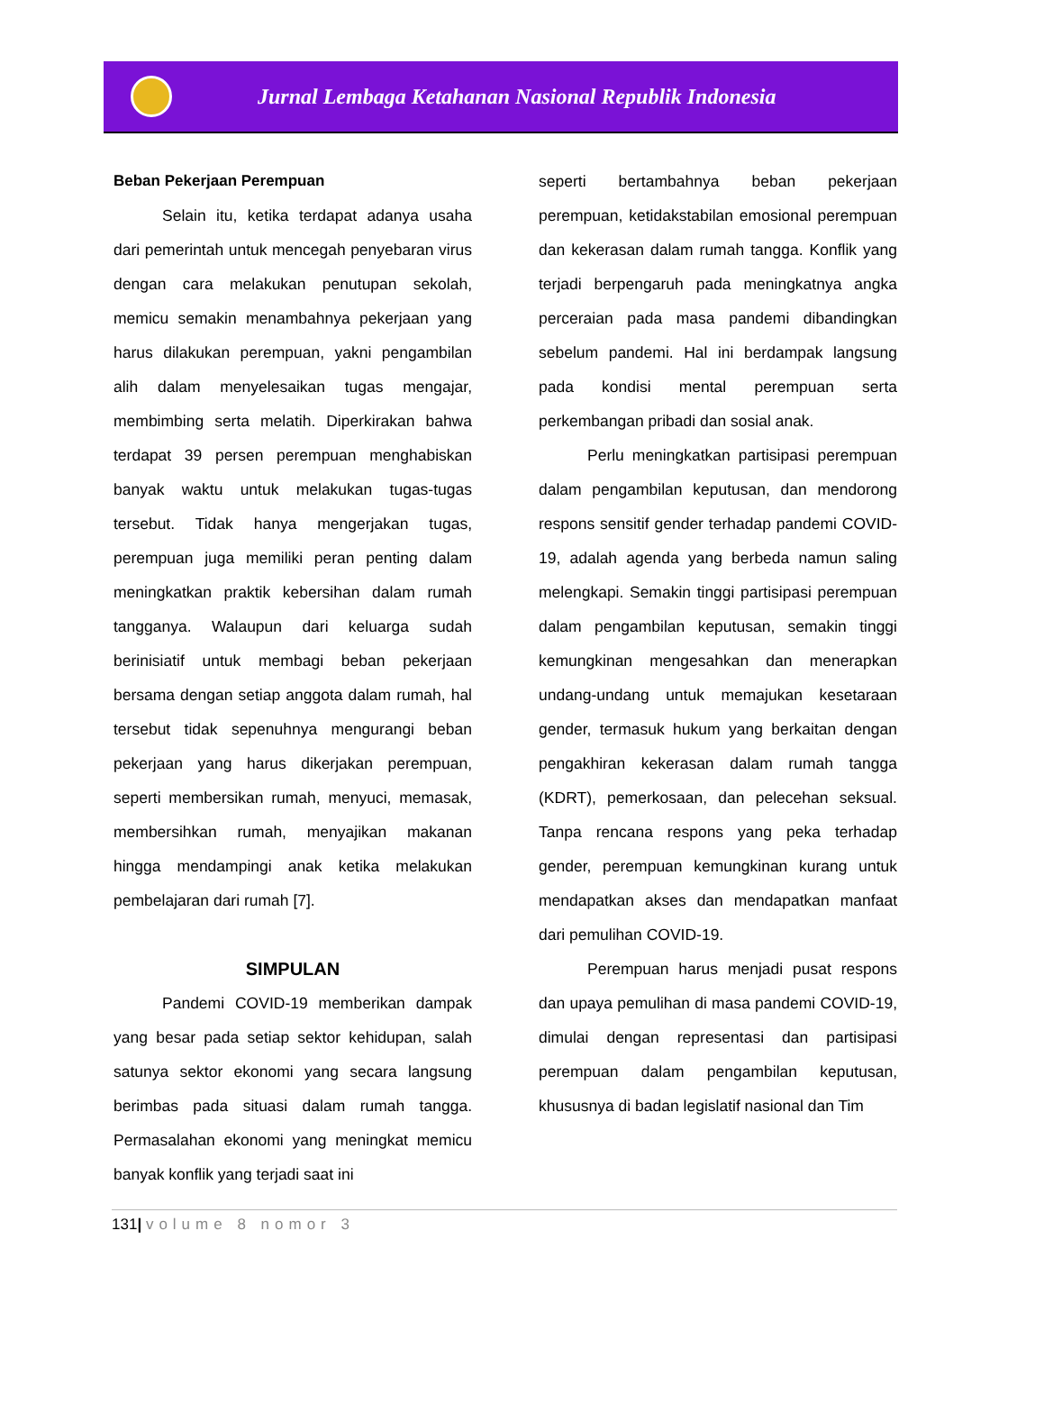Jurnal Lembaga Ketahanan Nasional Republik Indonesia
Beban Pekerjaan Perempuan
Selain itu, ketika terdapat adanya usaha dari pemerintah untuk mencegah penyebaran virus dengan cara melakukan penutupan sekolah, memicu semakin menambahnya pekerjaan yang harus dilakukan perempuan, yakni pengambilan alih dalam menyelesaikan tugas mengajar, membimbing serta melatih. Diperkirakan bahwa terdapat 39 persen perempuan menghabiskan banyak waktu untuk melakukan tugas-tugas tersebut. Tidak hanya mengerjakan tugas, perempuan juga memiliki peran penting dalam meningkatkan praktik kebersihan dalam rumah tangganya. Walaupun dari keluarga sudah berinisiatif untuk membagi beban pekerjaan bersama dengan setiap anggota dalam rumah, hal tersebut tidak sepenuhnya mengurangi beban pekerjaan yang harus dikerjakan perempuan, seperti membersikan rumah, menyuci, memasak, membersihkan rumah, menyajikan makanan hingga mendampingi anak ketika melakukan pembelajaran dari rumah [7].
SIMPULAN
Pandemi COVID-19 memberikan dampak yang besar pada setiap sektor kehidupan, salah satunya sektor ekonomi yang secara langsung berimbas pada situasi dalam rumah tangga. Permasalahan ekonomi yang meningkat memicu banyak konflik yang terjadi saat ini
seperti bertambahnya beban pekerjaan perempuan, ketidakstabilan emosional perempuan dan kekerasan dalam rumah tangga. Konflik yang terjadi berpengaruh pada meningkatnya angka perceraian pada masa pandemi dibandingkan sebelum pandemi. Hal ini berdampak langsung pada kondisi mental perempuan serta perkembangan pribadi dan sosial anak.
Perlu meningkatkan partisipasi perempuan dalam pengambilan keputusan, dan mendorong respons sensitif gender terhadap pandemi COVID-19, adalah agenda yang berbeda namun saling melengkapi. Semakin tinggi partisipasi perempuan dalam pengambilan keputusan, semakin tinggi kemungkinan mengesahkan dan menerapkan undang-undang untuk memajukan kesetaraan gender, termasuk hukum yang berkaitan dengan pengakhiran kekerasan dalam rumah tangga (KDRT), pemerkosaan, dan pelecehan seksual. Tanpa rencana respons yang peka terhadap gender, perempuan kemungkinan kurang untuk mendapatkan akses dan mendapatkan manfaat dari pemulihan COVID-19.
Perempuan harus menjadi pusat respons dan upaya pemulihan di masa pandemi COVID-19, dimulai dengan representasi dan partisipasi perempuan dalam pengambilan keputusan, khususnya di badan legislatif nasional dan Tim
131| volume 8 nomor 3